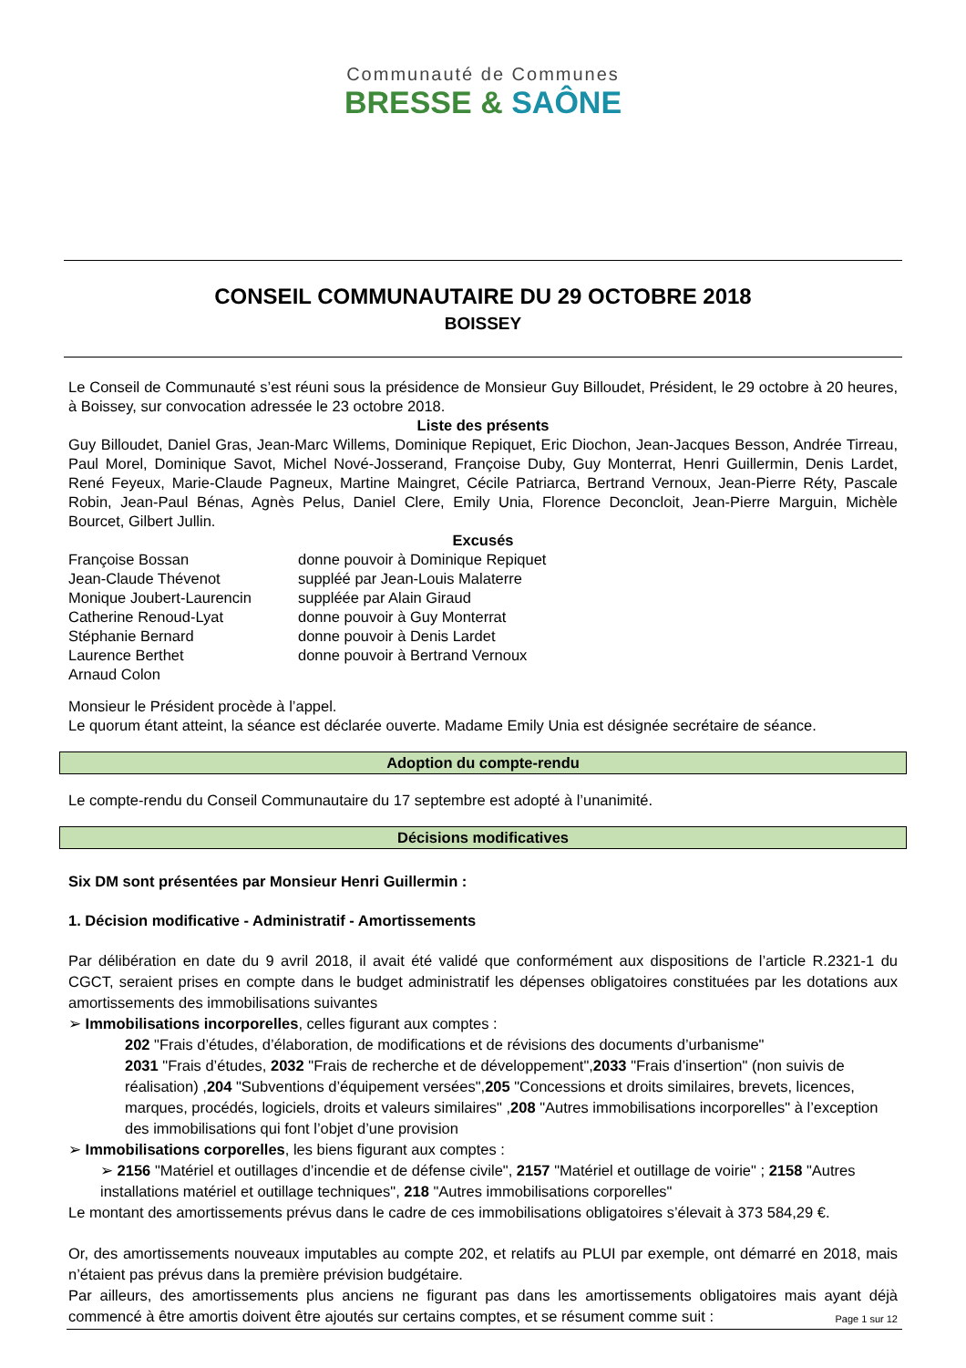Communauté de Communes
BRESSE & SAÔNE
CONSEIL COMMUNAUTAIRE DU 29 OCTOBRE 2018
BOISSEY
Le Conseil de Communauté s’est réuni sous la présidence de Monsieur Guy Billoudet, Président, le 29 octobre à 20 heures, à Boissey, sur convocation adressée le 23 octobre 2018.
Liste des présents
Guy Billoudet, Daniel Gras, Jean-Marc Willems, Dominique Repiquet, Eric Diochon, Jean-Jacques Besson, Andrée Tirreau, Paul Morel, Dominique Savot, Michel Nové-Josserand, Françoise Duby, Guy Monterrat, Henri Guillermin, Denis Lardet, René Feyeux, Marie-Claude Pagneux, Martine Maingret, Cécile Patriarca, Bertrand Vernoux, Jean-Pierre Réty, Pascale Robin, Jean-Paul Bénas, Agnès Pelus, Daniel Clere, Emily Unia, Florence Deconcloit, Jean-Pierre Marguin, Michèle Bourcet, Gilbert Jullin.
Excusés
| Françoise Bossan | donne pouvoir à Dominique Repiquet |
| Jean-Claude Thévenot | suppléé par Jean-Louis Malaterre |
| Monique Joubert-Laurencin | suppléée par Alain Giraud |
| Catherine Renoud-Lyat | donne pouvoir à Guy Monterrat |
| Stéphanie Bernard | donne pouvoir à Denis Lardet |
| Laurence Berthet | donne pouvoir à Bertrand Vernoux |
| Arnaud Colon | |
Monsieur le Président procède à l’appel.
Le quorum étant atteint, la séance est déclarée ouverte. Madame Emily Unia est désignée secrétaire de séance.
Adoption du compte-rendu
Le compte-rendu du Conseil Communautaire du 17 septembre est adopté à l’unanimité.
Décisions modificatives
Six DM sont présentées par Monsieur Henri Guillermin :
1. Décision modificative - Administratif - Amortissements
Par délibération en date du 9 avril 2018, il avait été validé que conformément aux dispositions de l’article R.2321-1 du CGCT, seraient prises en compte dans le budget administratif les dépenses obligatoires constituées par les dotations aux amortissements des immobilisations suivantes
➢ Immobilisations incorporelles, celles figurant aux comptes :
202 "Frais d’études, d’élaboration, de modifications et de révisions des documents d’urbanisme"
2031 "Frais d’études, 2032 "Frais de recherche et de développement",2033 "Frais d’insertion" (non suivis de réalisation) ,204 "Subventions d’équipement versées",205 "Concessions et droits similaires, brevets, licences, marques, procédés, logiciels, droits et valeurs similaires" ,208 "Autres immobilisations incorporelles" à l’exception des immobilisations qui font l’objet d’une provision
➢ Immobilisations corporelles, les biens figurant aux comptes :
➢ 2156 "Matériel et outillages d’incendie et de défense civile", 2157 "Matériel et outillage de voirie" ; 2158 "Autres installations matériel et outillage techniques", 218 "Autres immobilisations corporelles"
Le montant des amortissements prévus dans le cadre de ces immobilisations obligatoires s’élevait à 373 584,29 €.
Or, des amortissements nouveaux imputables au compte 202, et relatifs au PLUI par exemple, ont démarré en 2018, mais n’étaient pas prévus dans la première prévision budgétaire.
Par ailleurs, des amortissements plus anciens ne figurant pas dans les amortissements obligatoires mais ayant déjà commencé à être amortis doivent être ajoutés sur certains comptes, et se résument comme suit :
Page 1 sur 12